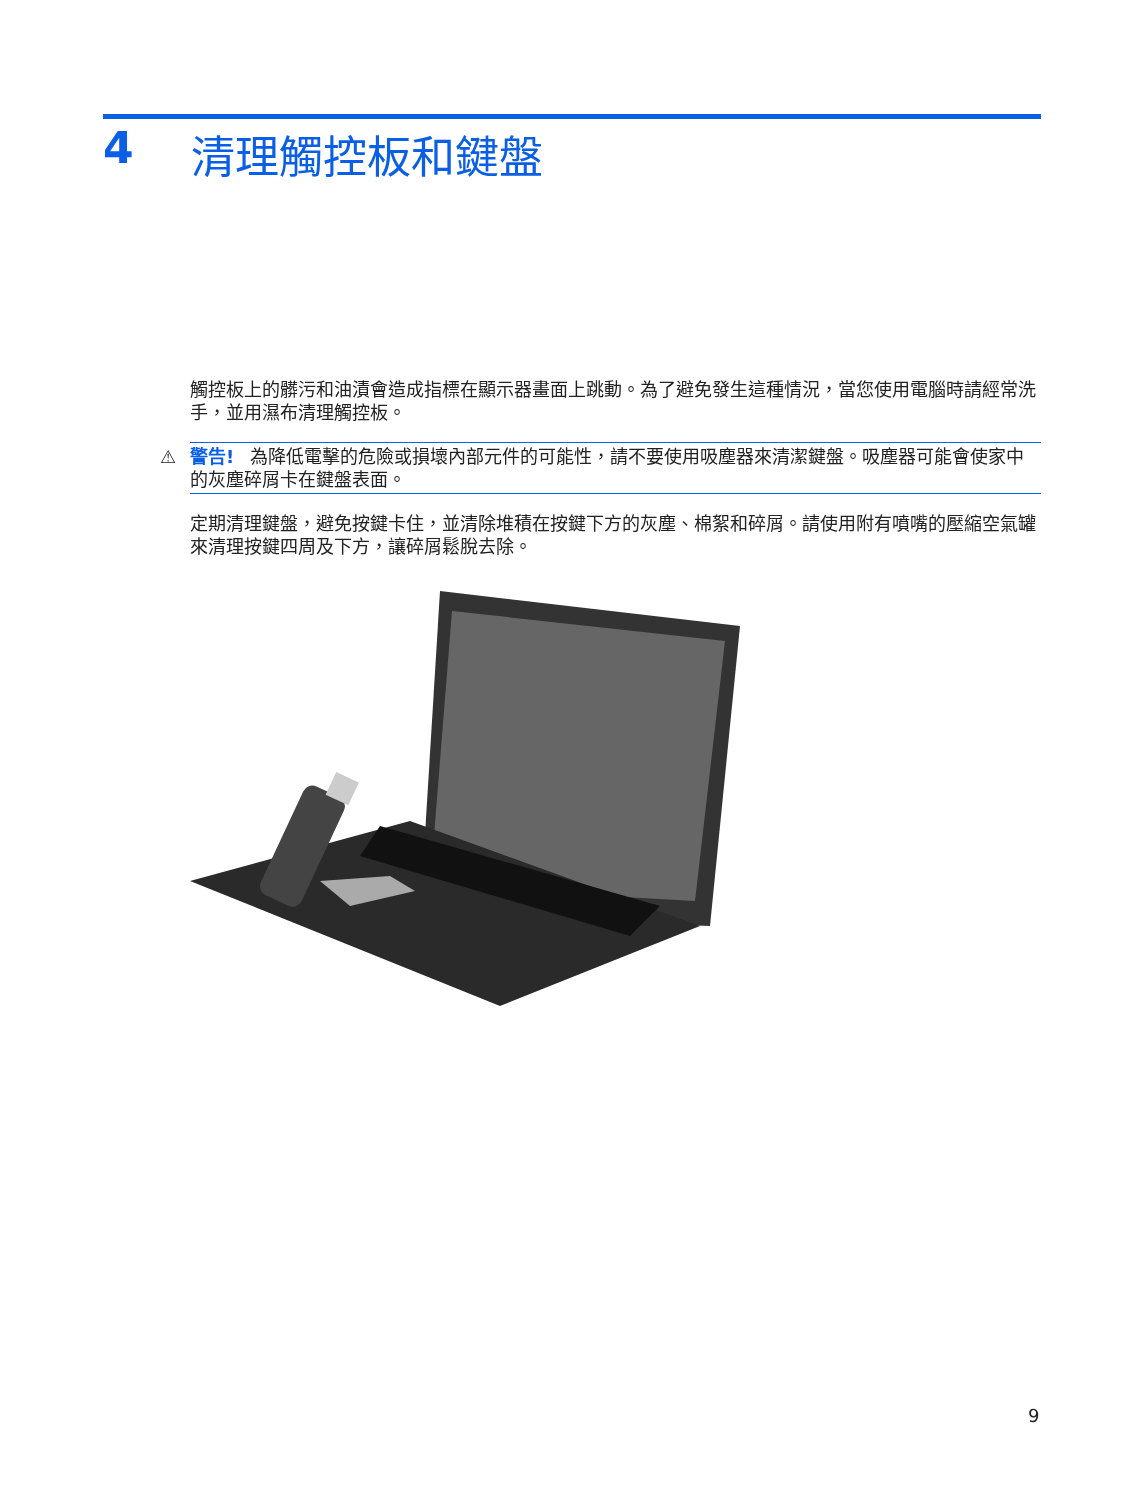4 清理觸控板和鍵盤
觸控板上的髒污和油漬會造成指標在顯示器畫面上跳動。為了避免發生這種情況，當您使用電腦時請經常洗手，並用濕布清理觸控板。
⚠ 警告! 為降低電擊的危險或損壞內部元件的可能性，請不要使用吸塵器來清潔鍵盤。吸塵器可能會使家中的灰塵碎屑卡在鍵盤表面。
定期清理鍵盤，避免按鍵卡住，並清除堆積在按鍵下方的灰塵、棉絮和碎屑。請使用附有噴嘴的壓縮空氣罐來清理按鍵四周及下方，讓碎屑鬆脫去除。
9